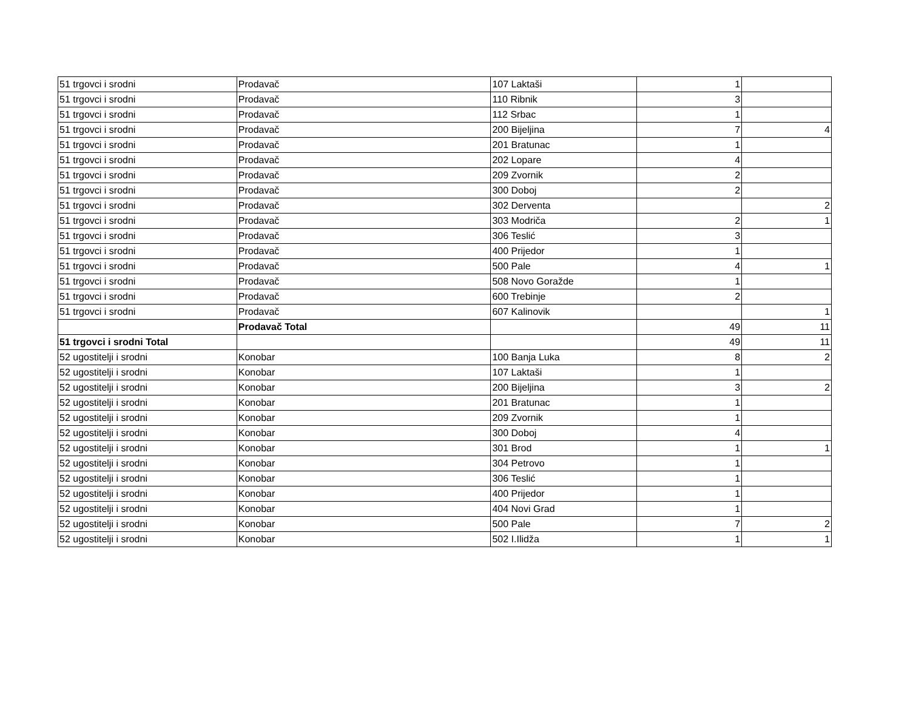| 51 trgovci i srodni | Prodavač | 107 Laktaši | 1 | |
| 51 trgovci i srodni | Prodavač | 110 Ribnik | 3 | |
| 51 trgovci i srodni | Prodavač | 112 Srbac | 1 | |
| 51 trgovci i srodni | Prodavač | 200 Bijeljina | 7 | 4 |
| 51 trgovci i srodni | Prodavač | 201 Bratunac | 1 | |
| 51 trgovci i srodni | Prodavač | 202 Lopare | 4 | |
| 51 trgovci i srodni | Prodavač | 209 Zvornik | 2 | |
| 51 trgovci i srodni | Prodavač | 300 Doboj | 2 | |
| 51 trgovci i srodni | Prodavač | 302 Derventa | | 2 |
| 51 trgovci i srodni | Prodavač | 303 Modriča | 2 | 1 |
| 51 trgovci i srodni | Prodavač | 306 Teslić | 3 | |
| 51 trgovci i srodni | Prodavač | 400 Prijedor | 1 | |
| 51 trgovci i srodni | Prodavač | 500 Pale | 4 | 1 |
| 51 trgovci i srodni | Prodavač | 508 Novo Goražde | 1 | |
| 51 trgovci i srodni | Prodavač | 600 Trebinje | 2 | |
| 51 trgovci i srodni | Prodavač | 607 Kalinovik | | 1 |
| | Prodavač Total | | 49 | 11 |
| 51 trgovci i srodni Total | | | 49 | 11 |
| 52 ugostitelji i srodni | Konobar | 100 Banja Luka | 8 | 2 |
| 52 ugostitelji i srodni | Konobar | 107 Laktaši | 1 | |
| 52 ugostitelji i srodni | Konobar | 200 Bijeljina | 3 | 2 |
| 52 ugostitelji i srodni | Konobar | 201 Bratunac | 1 | |
| 52 ugostitelji i srodni | Konobar | 209 Zvornik | 1 | |
| 52 ugostitelji i srodni | Konobar | 300 Doboj | 4 | |
| 52 ugostitelji i srodni | Konobar | 301 Brod | 1 | 1 |
| 52 ugostitelji i srodni | Konobar | 304 Petrovo | 1 | |
| 52 ugostitelji i srodni | Konobar | 306 Teslić | 1 | |
| 52 ugostitelji i srodni | Konobar | 400 Prijedor | 1 | |
| 52 ugostitelji i srodni | Konobar | 404 Novi Grad | 1 | |
| 52 ugostitelji i srodni | Konobar | 500 Pale | 7 | 2 |
| 52 ugostitelji i srodni | Konobar | 502 I.Ilidža | 1 | 1 |